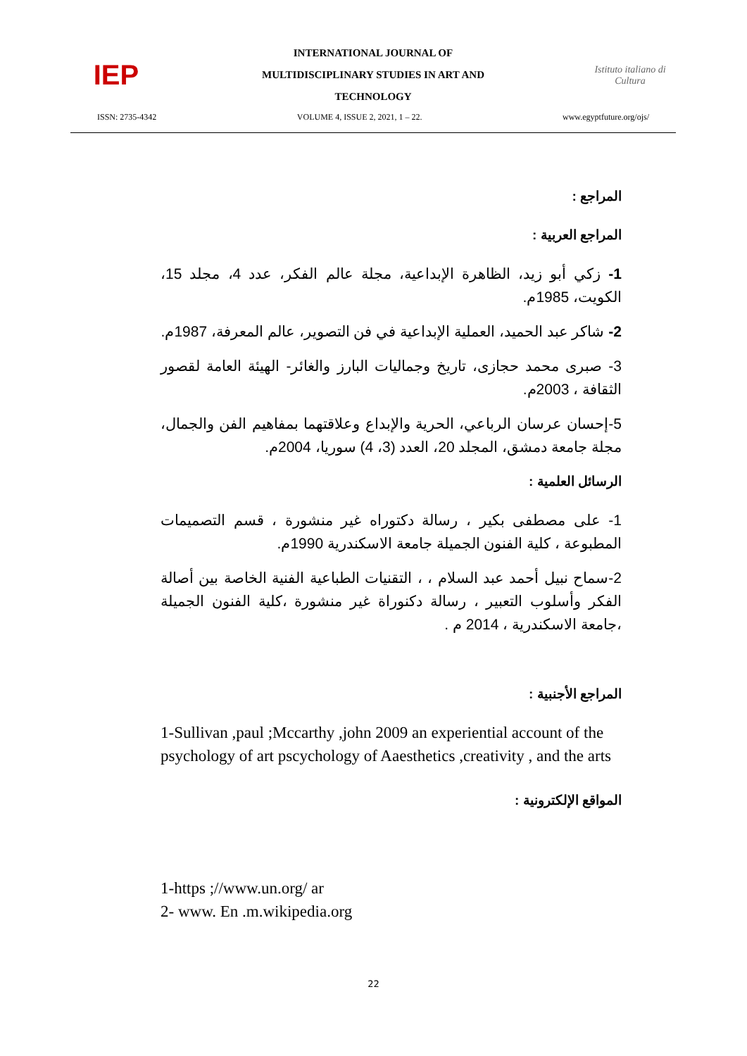IEP
INTERNATIONAL JOURNAL OF
MULTIDISCIPLINARY STUDIES IN ART AND
TECHNOLOGY
Istituto italiano di Cultura
ISSN: 2735-4342 VOLUME 4, ISSUE 2, 2021, 1 – 22. www.egyptfuture.org/ojs/
المراجع :
المراجع العربية :
1- زكي أبو زيد، الظاهرة الإبداعية، مجلة عالم الفكر، عدد 4، مجلد 15، الكويت، 1985م.
2- شاكر عبد الحميد، العملية الإبداعية في فن التصوير، عالم المعرفة، 1987م.
3- صبرى محمد حجازى، تاريخ وجماليات البارز والغائر- الهيئة العامة لقصور الثقافة ، 2003م.
5-إحسان عرسان الرباعي، الحرية والإبداع وعلاقتهما بمفاهيم الفن والجمال، مجلة جامعة دمشق، المجلد 20، العدد (3، 4) سوريا، 2004م.
الرسائل العلمية :
1- على مصطفى بكير ، رسالة دكتوراه غير منشورة ، قسم التصميمات المطبوعة ، كلية الفنون الجميلة جامعة الاسكندرية 1990م.
2-سماح نبيل أحمد عبد السلام ، ، التقنيات الطباعية الفنية الخاصة بين أصالة الفكر وأسلوب التعبير ، رسالة دكنوراة غير منشورة ،كلية الفنون الجميلة ،جامعة الاسكندرية ، 2014 م .
المراجع الأجنبية :
1-Sullivan ,paul ;Mccarthy ,john 2009 an experiential account of the psychology of art pscychology of Aaesthetics ,creativity , and the arts
المواقع الإلكترونية :
1-https ;//www.un.org/ ar
2- www. En .m.wikipedia.org
22